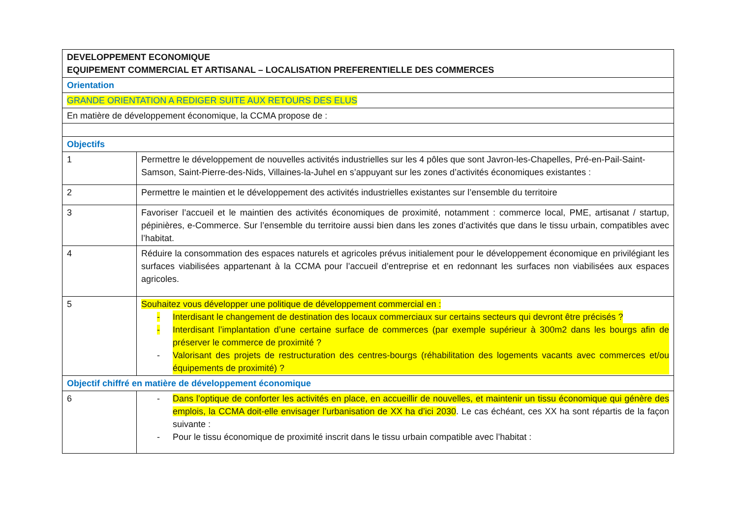| DEVELOPPEMENT ECONOMIQUE EQUIPEMENT COMMERCIAL ET ARTISANAL – LOCALISATION PREFERENTIELLE DES COMMERCES | |
| Orientation | |
| GRANDE ORIENTATION A REDIGER SUITE AUX RETOURS DES ELUS | |
| En matière de développement économique, la CCMA propose de : | |
| Objectifs | |
| 1 | Permettre le développement de nouvelles activités industrielles sur les 4 pôles que sont Javron-les-Chapelles, Pré-en-Pail-Saint-Samson, Saint-Pierre-des-Nids, Villaines-la-Juhel en s’appuyant sur les zones d’activités économiques existantes : |
| 2 | Permettre le maintien et le développement des activités industrielles existantes sur l’ensemble du territoire |
| 3 | Favoriser l’accueil et le maintien des activités économiques de proximité, notamment : commerce local, PME, artisanat / startup, pépinières, e-Commerce. Sur l’ensemble du territoire aussi bien dans les zones d’activités que dans le tissu urbain, compatibles avec l’habitat. |
| 4 | Réduire la consommation des espaces naturels et agricoles prévus initialement pour le développement économique en privilégiant les surfaces viabilisées appartenant à la CCMA pour l’accueil d’entreprise et en redonnant les surfaces non viabilisées aux espaces agricoles. |
| 5 | Souhaitez vous développer une politique de développement commercial en : - Interdisant le changement de destination des locaux commerciaux sur certains secteurs qui devront être précisés ? - Interdisant l’implantation d’une certaine surface de commerces (par exemple supérieur à 300m2 dans les bourgs afin de préserver le commerce de proximité ? - Valorisant des projets de restructuration des centres-bourgs (réhabilitation des logements vacants avec commerces et/ou équipements de proximité) ? |
| Objectif chiffré en matière de développement économique | |
| 6 | - Dans l’optique de conforter les activités en place, en accueillir de nouvelles, et maintenir un tissu économique qui génère des emplois, la CCMA doit-elle envisager l’urbanisation de XX ha d’ici 2030 . Le cas échéant, ces XX ha sont répartis de la façon suivante : - Pour le tissu économique de proximité inscrit dans le tissu urbain compatible avec l’habitat : |